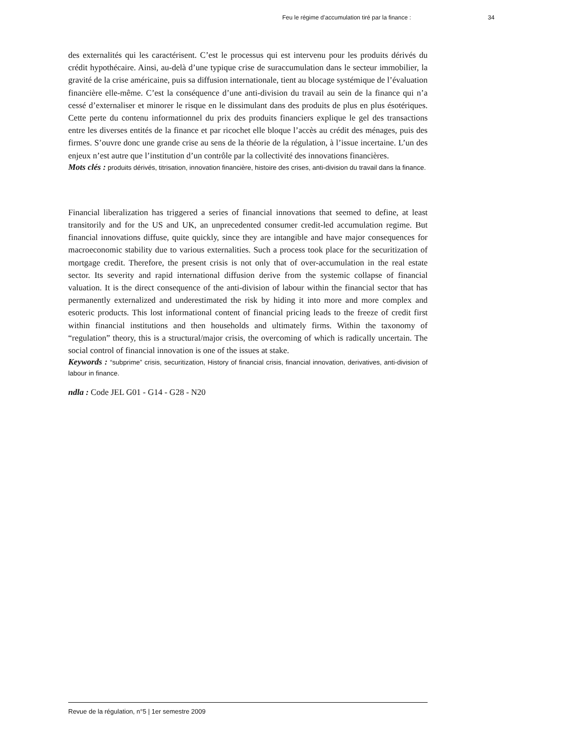Feu le régime d’accumulation tiré par la finance : 34
des externalités qui les caractérisent. C’est le processus qui est intervenu pour les produits dérivés du crédit hypothécaire. Ainsi, au-delà d’une typique crise de suraccumulation dans le secteur immobilier, la gravité de la crise américaine, puis sa diffusion internationale, tient au blocage systémique de l’évaluation financière elle-même. C’est la conséquence d’une anti-division du travail au sein de la finance qui n’a cessé d’externaliser et minorer le risque en le dissimulant dans des produits de plus en plus ésotériques. Cette perte du contenu informationnel du prix des produits financiers explique le gel des transactions entre les diverses entités de la finance et par ricochet elle bloque l’accès au crédit des ménages, puis des firmes. S’ouvre donc une grande crise au sens de la théorie de la régulation, à l’issue incertaine. L’un des enjeux n’est autre que l’institution d’un contrôle par la collectivité des innovations financières.
Mots clés : produits dérivés, titrisation, innovation financière, histoire des crises, anti-division du travail dans la finance.
Financial liberalization has triggered a series of financial innovations that seemed to define, at least transitorily and for the US and UK, an unprecedented consumer credit-led accumulation regime. But financial innovations diffuse, quite quickly, since they are intangible and have major consequences for macroeconomic stability due to various externalities. Such a process took place for the securitization of mortgage credit. Therefore, the present crisis is not only that of over-accumulation in the real estate sector. Its severity and rapid international diffusion derive from the systemic collapse of financial valuation. It is the direct consequence of the anti-division of labour within the financial sector that has permanently externalized and underestimated the risk by hiding it into more and more complex and esoteric products. This lost informational content of financial pricing leads to the freeze of credit first within financial institutions and then households and ultimately firms. Within the taxonomy of “regulation” theory, this is a structural/major crisis, the overcoming of which is radically uncertain. The social control of financial innovation is one of the issues at stake.
Keywords : “subprime” crisis, securitization, History of financial crisis, financial innovation, derivatives, anti-division of labour in finance.
ndla : Code JEL G01 - G14 - G28 - N20
Revue de la régulation, n°5 | 1er semestre 2009